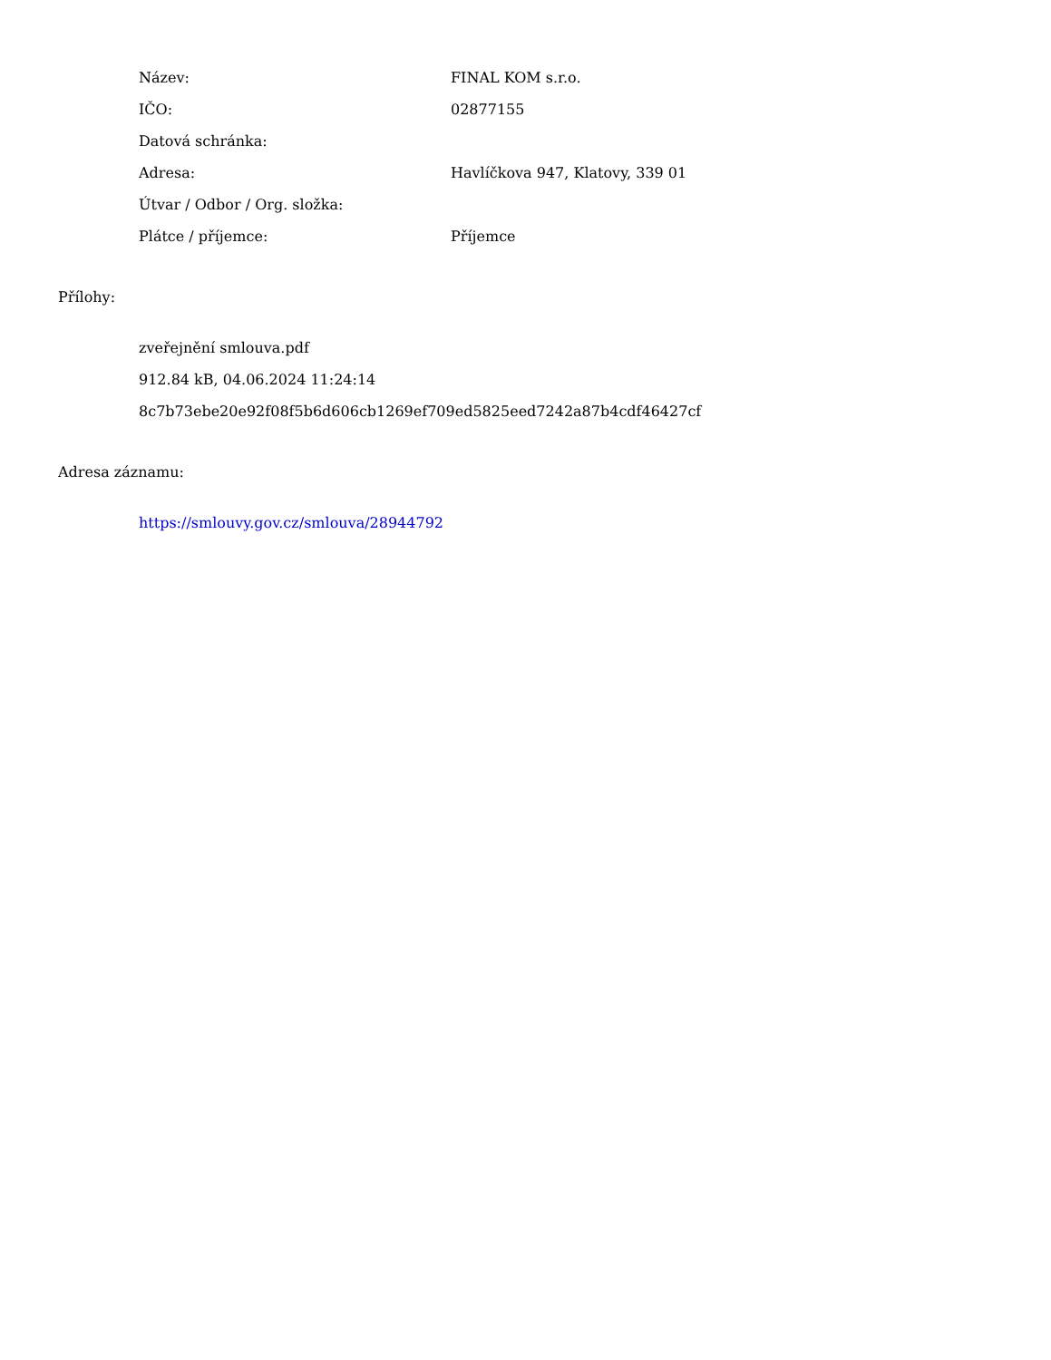| Název: | FINAL KOM s.r.o. |
| IČO: | 02877155 |
| Datová schránka: | |
| Adresa: | Havlíčkova 947, Klatovy, 339 01 |
| Útvar / Odbor / Org. složka: | |
| Plátce / příjemce: | Příjemce |
Přílohy:
zveřejnění smlouva.pdf
912.84 kB, 04.06.2024 11:24:14
8c7b73ebe20e92f08f5b6d606cb1269ef709ed5825eed7242a87b4cdf46427cf
Adresa záznamu:
https://smlouvy.gov.cz/smlouva/28944792